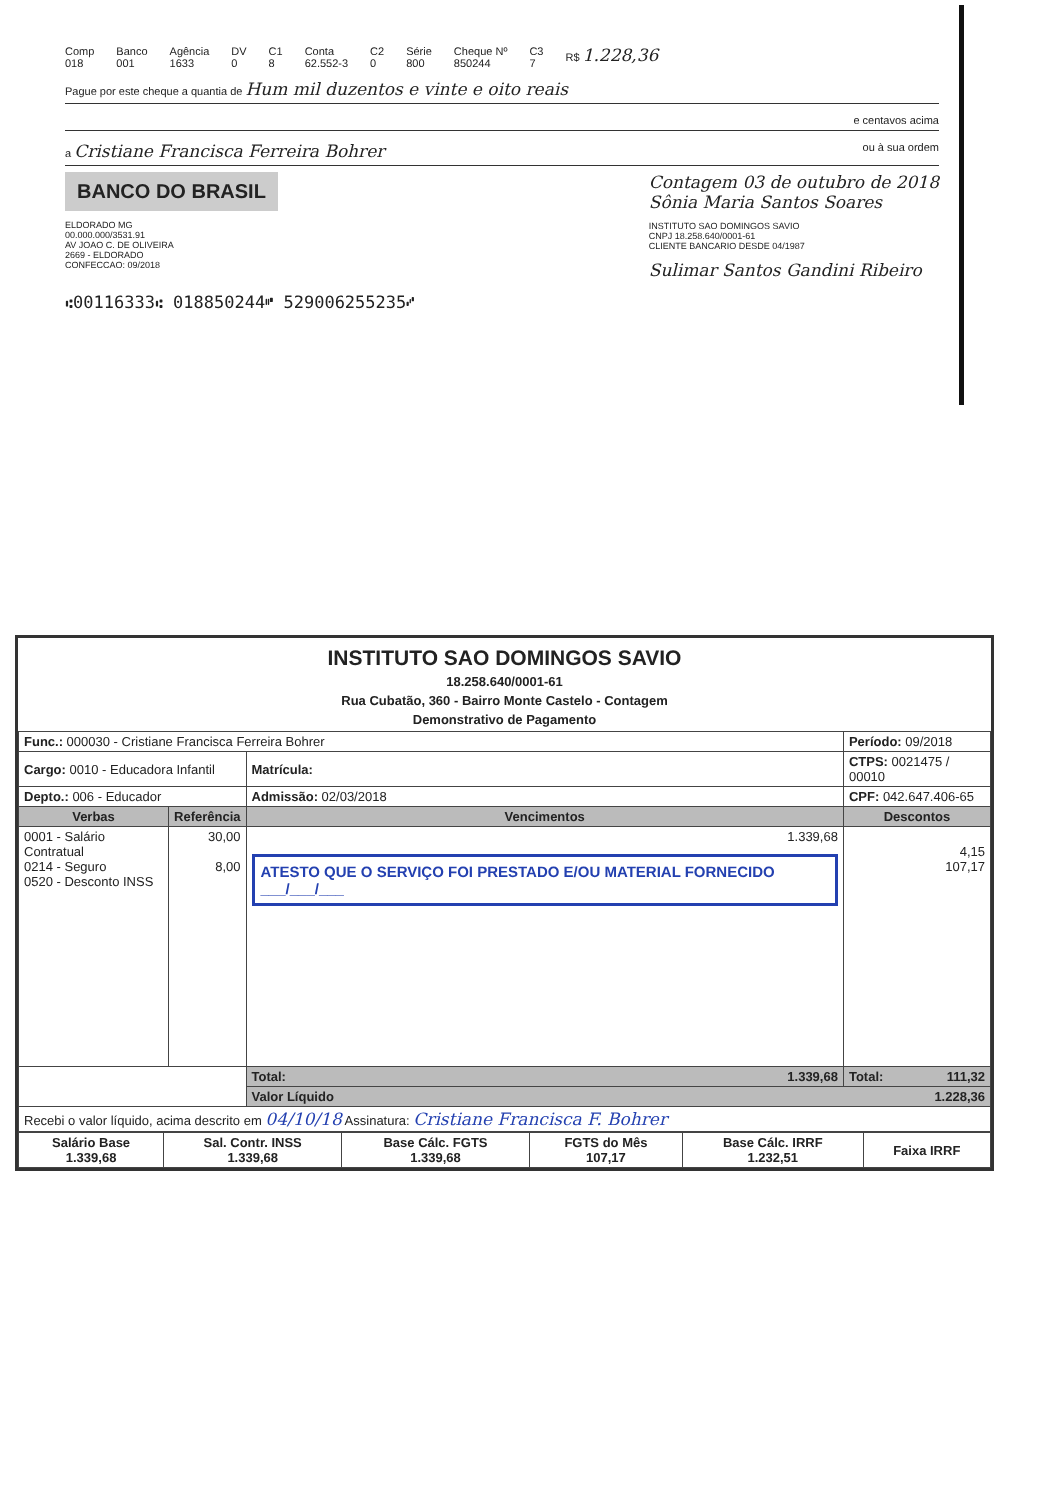Comp
018 Banco
001 Agência
1633 DV
0 C1
8 Conta
62.552-3 C2
0 Série
800 Cheque Nº
850244 C3
7 R$ 1.228,36
Pague por este cheque a quantia de Hum mil duzentos e vinte e oito reais
e centavos acima
a Cristiane Francisca Ferreira Bohrer ou à sua ordem
BANCO DO BRASIL
ELDORADO MG
00.000.000/3531.91
AV JOAO C. DE OLIVEIRA
2669 - ELDORADO
CONFECCAO: 09/2018
Contagem 03 de outubro de 2018
Sônia Maria Santos Soares
INSTITUTO SAO DOMINGOS SAVIO
CNPJ 18.258.640/0001-61
CLIENTE BANCARIO DESDE 04/1987
Sulimar Santos Gandini Ribeiro
⑆00116333⑆ 018850244⑈ 529006255235⑇
INSTITUTO SAO DOMINGOS SAVIO
18.258.640/0001-61
Rua Cubatão, 360 - Bairro Monte Castelo - Contagem
Demonstrativo de Pagamento
| Func.: 000030 - Cristiane Francisca Ferreira Bohrer | | | Período: 09/2018 |
| Cargo: 0010 - Educadora Infantil | | Matrícula: | CTPS: 0021475 / 00010 |
| Depto.: 006 - Educador | | Admissão: 02/03/2018 | CPF: 042.647.406-65 |
| Verbas | Referência | Vencimentos | Descontos |
| 0001 - Salário Contratual 0214 - Seguro 0520 - Desconto INSS | 30,00 8,00 | 1.339,68 ATESTO QUE O SERVIÇO FOI PRESTADO E/OU MATERIAL FORNECIDO ___/___/___ | 4,15 107,17 |
| | | Total: 1.339,68 | Total: 111,32 |
| | | Valor Líquido 1.228,36 | |
| Recebi o valor líquido, acima descrito em 04/10/18 Assinatura: Cristiane Francisca F. Bohrer | | | |
| Salário Base 1.339,68 | Sal. Contr. INSS 1.339,68 | Base Cálc. FGTS 1.339,68 | FGTS do Mês 107,17 | Base Cálc. IRRF 1.232,51 | Faixa IRRF |